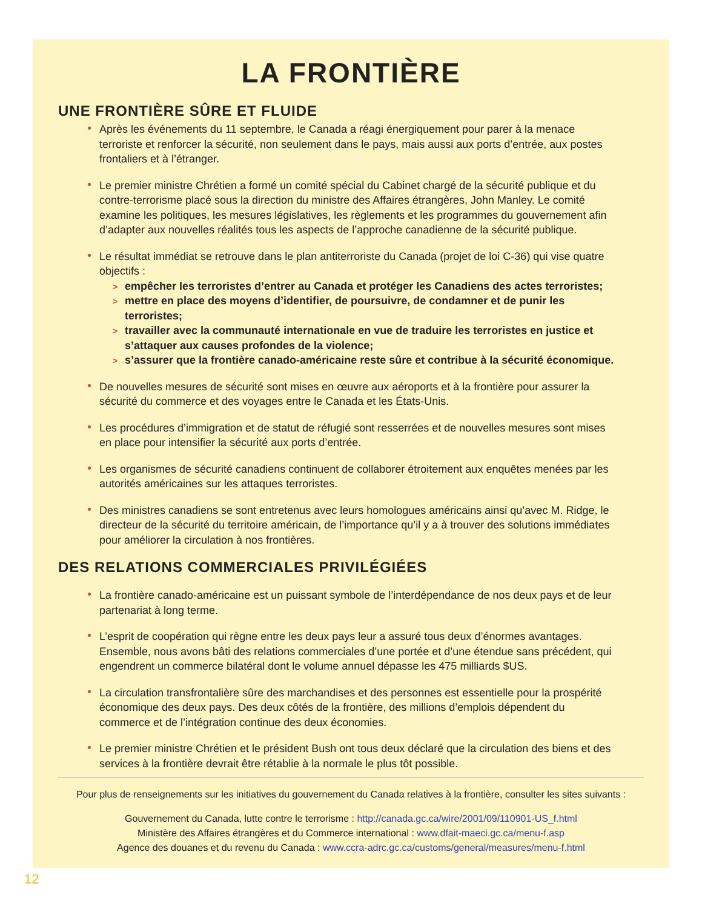LA FRONTIÈRE
UNE FRONTIÈRE SÛRE ET FLUIDE
• Après les événements du 11 septembre, le Canada a réagi énergiquement pour parer à la menace terroriste et renforcer la sécurité, non seulement dans le pays, mais aussi aux ports d’entrée, aux postes frontaliers et à l’étranger.
• Le premier ministre Chrétien a formé un comité spécial du Cabinet chargé de la sécurité publique et du contre-terrorisme placé sous la direction du ministre des Affaires étrangères, John Manley. Le comité examine les politiques, les mesures législatives, les règlements et les programmes du gouvernement afin d’adapter aux nouvelles réalités tous les aspects de l’approche canadienne de la sécurité publique.
• Le résultat immédiat se retrouve dans le plan antiterroriste du Canada (projet de loi C-36) qui vise quatre objectifs :
> empêcher les terroristes d’entrer au Canada et protéger les Canadiens des actes terroristes;
> mettre en place des moyens d’identifier, de poursuivre, de condamner et de punir les terroristes;
> travailler avec la communauté internationale en vue de traduire les terroristes en justice et s’attaquer aux causes profondes de la violence;
> s’assurer que la frontière canado-américaine reste sûre et contribue à la sécurité économique.
• De nouvelles mesures de sécurité sont mises en œuvre aux aéroports et à la frontière pour assurer la sécurité du commerce et des voyages entre le Canada et les États-Unis.
• Les procédures d’immigration et de statut de réfugié sont resserrées et de nouvelles mesures sont mises en place pour intensifier la sécurité aux ports d’entrée.
• Les organismes de sécurité canadiens continuent de collaborer étroitement aux enquêtes menées par les autorités américaines sur les attaques terroristes.
• Des ministres canadiens se sont entretenus avec leurs homologues américains ainsi qu’avec M. Ridge, le directeur de la sécurité du territoire américain, de l’importance qu’il y a à trouver des solutions immédiates pour améliorer la circulation à nos frontières.
DES RELATIONS COMMERCIALES PRIVILÉGIÉES
• La frontière canado-américaine est un puissant symbole de l’interdépendance de nos deux pays et de leur partenariat à long terme.
• L’esprit de coopération qui règne entre les deux pays leur a assuré tous deux d’énormes avantages. Ensemble, nous avons bâti des relations commerciales d’une portée et d’une étendue sans précédent, qui engendrent un commerce bilatéral dont le volume annuel dépasse les 475 milliards $US.
• La circulation transfrontalière sûre des marchandises et des personnes est essentielle pour la prospérité économique des deux pays. Des deux côtés de la frontière, des millions d’emplois dépendent du commerce et de l’intégration continue des deux économies.
• Le premier ministre Chrétien et le président Bush ont tous deux déclaré que la circulation des biens et des services à la frontière devrait être rétablie à la normale le plus tôt possible.
Pour plus de renseignements sur les initiatives du gouvernement du Canada relatives à la frontière, consulter les sites suivants :
Gouvernement du Canada, lutte contre le terrorisme : http://canada.gc.ca/wire/2001/09/110901-US_f.html
Ministère des Affaires étrangères et du Commerce international : www.dfait-maeci.gc.ca/menu-f.asp
Agence des douanes et du revenu du Canada : www.ccra-adrc.gc.ca/customs/general/measures/menu-f.html
12